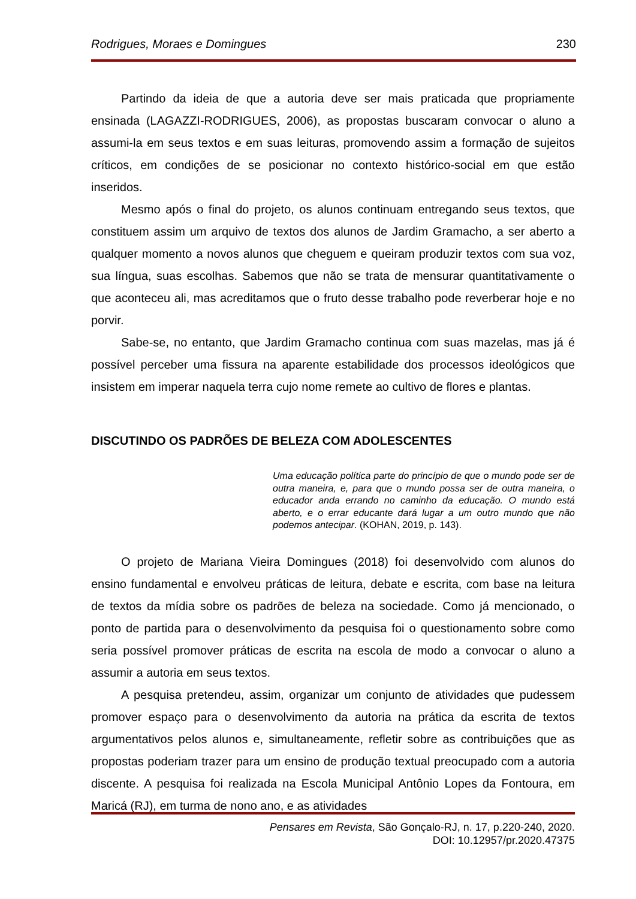Rodrigues, Moraes e Domingues 230
Partindo da ideia de que a autoria deve ser mais praticada que propriamente ensinada (LAGAZZI-RODRIGUES, 2006), as propostas buscaram convocar o aluno a assumi-la em seus textos e em suas leituras, promovendo assim a formação de sujeitos críticos, em condições de se posicionar no contexto histórico-social em que estão inseridos.
Mesmo após o final do projeto, os alunos continuam entregando seus textos, que constituem assim um arquivo de textos dos alunos de Jardim Gramacho, a ser aberto a qualquer momento a novos alunos que cheguem e queiram produzir textos com sua voz, sua língua, suas escolhas. Sabemos que não se trata de mensurar quantitativamente o que aconteceu ali, mas acreditamos que o fruto desse trabalho pode reverberar hoje e no porvir.
Sabe-se, no entanto, que Jardim Gramacho continua com suas mazelas, mas já é possível perceber uma fissura na aparente estabilidade dos processos ideológicos que insistem em imperar naquela terra cujo nome remete ao cultivo de flores e plantas.
DISCUTINDO OS PADRÕES DE BELEZA COM ADOLESCENTES
Uma educação política parte do princípio de que o mundo pode ser de outra maneira, e, para que o mundo possa ser de outra maneira, o educador anda errando no caminho da educação. O mundo está aberto, e o errar educante dará lugar a um outro mundo que não podemos antecipar. (KOHAN, 2019, p. 143).
O projeto de Mariana Vieira Domingues (2018) foi desenvolvido com alunos do ensino fundamental e envolveu práticas de leitura, debate e escrita, com base na leitura de textos da mídia sobre os padrões de beleza na sociedade. Como já mencionado, o ponto de partida para o desenvolvimento da pesquisa foi o questionamento sobre como seria possível promover práticas de escrita na escola de modo a convocar o aluno a assumir a autoria em seus textos.
A pesquisa pretendeu, assim, organizar um conjunto de atividades que pudessem promover espaço para o desenvolvimento da autoria na prática da escrita de textos argumentativos pelos alunos e, simultaneamente, refletir sobre as contribuições que as propostas poderiam trazer para um ensino de produção textual preocupado com a autoria discente. A pesquisa foi realizada na Escola Municipal Antônio Lopes da Fontoura, em Maricá (RJ), em turma de nono ano, e as atividades
Pensares em Revista, São Gonçalo-RJ, n. 17, p.220-240, 2020.
DOI: 10.12957/pr.2020.47375